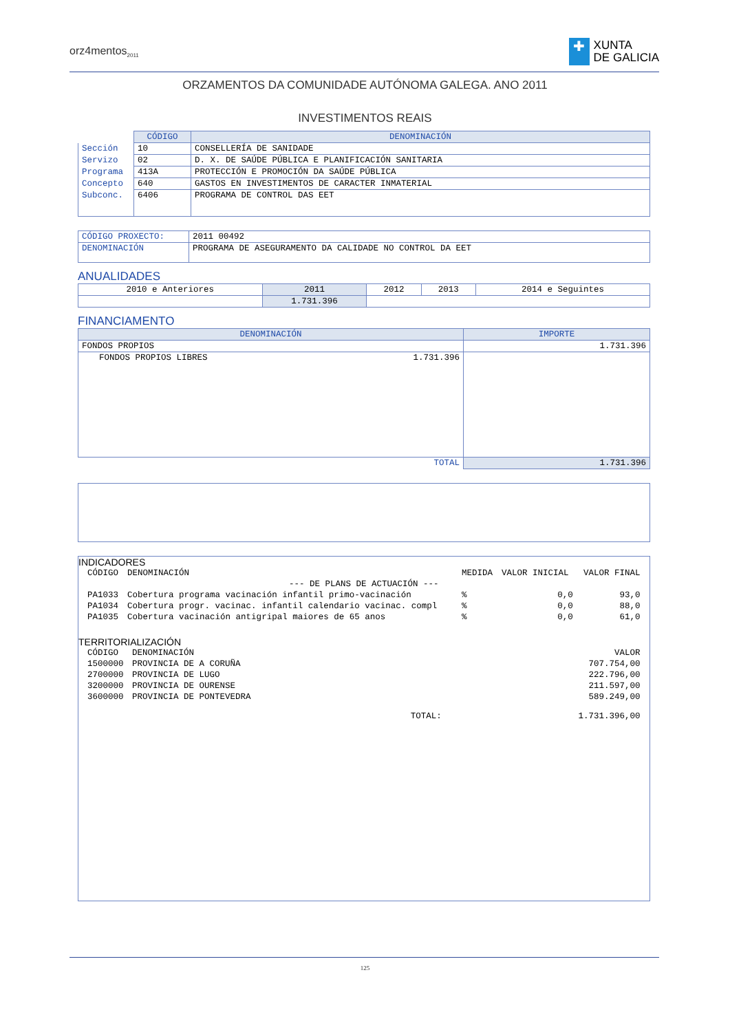orz4mentos<sub>2011</sub>
✚
XUNTA
DE GALICIA
ORZAMENTOS DA COMUNIDADE AUTÓNOMA GALEGA. ANO 2011
INVESTIMENTOS REAIS
| | CÓDIGO | DENOMINACIÓN |
| Sección | 10 | CONSELLERÍA DE SANIDADE |
| Servizo | 02 | D. X. DE SAÚDE PÚBLICA E PLANIFICACIÓN SANITARIA |
| Programa | 413A | PROTECCIÓN E PROMOCIÓN DA SAÚDE PÚBLICA |
| Concepto | 640 | GASTOS EN INVESTIMENTOS DE CARACTER INMATERIAL |
| Subconc. | 6406 | PROGRAMA DE CONTROL DAS EET |
| CÓDIGO PROXECTO: | 2011 00492 |
| DENOMINACIÓN | PROGRAMA DE ASEGURAMENTO DA CALIDADE NO CONTROL DA EET |
ANUALIDADES
| 2010 e Anteriores | 2011 | 2012 | 2013 | 2014 e Seguintes |
| | 1.731.396 | | | |
FINANCIAMENTO
| DENOMINACIÓN | IMPORTE |
| --- | --- |
| FONDOS PROPIOS | 1.731.396 |
| FONDOS PROPIOS LIBRES 1.731.396 | |
| TOTAL | 1.731.396 |
INDICADORES
| CÓDIGO | DENOMINACIÓN | MEDIDA | VALOR INICIAL | VALOR FINAL |
| --- DE PLANS DE ACTUACIÓN --- | | | | |
| PA1033 | Cobertura programa vacinación infantil primo-vacinación | % | 0,0 | 93,0 |
| PA1034 | Cobertura progr. vacinac. infantil calendario vacinac. compl | % | 0,0 | 88,0 |
| PA1035 | Cobertura vacinación antigripal maiores de 65 anos | % | 0,0 | 61,0 |
TERRITORIALIZACIÓN
| CÓDIGO | DENOMINACIÓN | | VALOR |
| 1500000 | PROVINCIA DE A CORUÑA | | 707.754,00 |
| 2700000 | PROVINCIA DE LUGO | | 222.796,00 |
| 3200000 | PROVINCIA DE OURENSE | | 211.597,00 |
| 3600000 | PROVINCIA DE PONTEVEDRA | | 589.249,00 |
| | | TOTAL: | 1.731.396,00 |
125